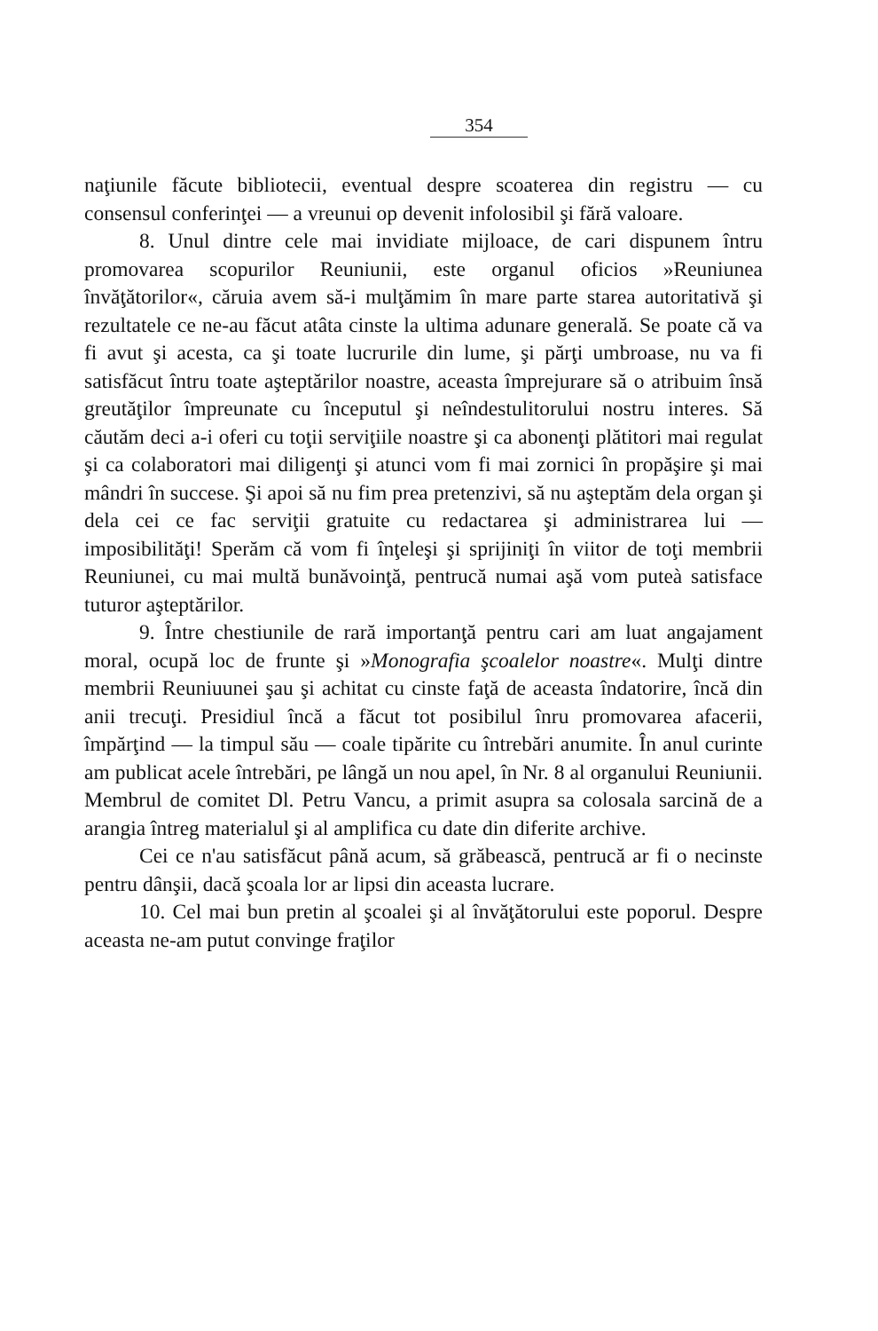354
naţiunile făcute bibliotecii, eventual despre scoaterea din registru — cu consensul conferinţei — a vreunui op devenit infolosibil şi fără valoare.
8. Unul dintre cele mai invidiate mijloace, de cari dispunem întru promovarea scopurilor Reuniunii, este organul oficios »Reuniunea învăţătorilor«, căruia avem să-i mulţămim în mare parte starea autoritativă şi rezultatele ce ne-au făcut atâta cinste la ultima adunare generală. Se poate că va fi avut şi acesta, ca şi toate lucrurile din lume, şi părţi umbroase, nu va fi satisfăcut întru toate aşteptărilor noastre, aceasta împrejurare să o atribuim însă greutăţilor împreunate cu începutul şi neîndestulitorului nostru interes. Să căutăm deci a-i oferi cu toţii serviţiile noastre şi ca abonenţi plătitori mai regulat şi ca colaboratori mai diligenţi şi atunci vom fi mai zornici în propăşire şi mai mândri în succese. Şi apoi să nu fim prea pretenzivi, să nu aşteptăm dela organ şi dela cei ce fac serviţii gratuite cu redactarea şi administrarea lui — imposibilităţi! Sperăm că vom fi înţeleşi şi sprijiniţi în viitor de toţi membrii Reuniunei, cu mai multă bunăvoinţă, pentrucă numai aşă vom puteà satisface tuturor aşteptărilor.
9. Între chestiunile de rară importanţă pentru cari am luat angajament moral, ocupă loc de frunte şi »Monografia şcoalelor noastre«. Mulţi dintre membrii Reuniuunei şau şi achitat cu cinste faţă de aceasta îndatorire, încă din anii trecuţi. Presidiul încă a făcut tot posibilul înru promovarea afacerii, împărţind — la timpul său — coale tipărite cu întrebări anumite. În anul curinte am publicat acele întrebări, pe lângă un nou apel, în Nr. 8 al organului Reuniunii. Membrul de comitet Dl. Petru Vancu, a primit asupra sa colosala sarcină de a arangia întreg materialul şi al amplifica cu date din diferite archive.
Cei ce n'au satisfăcut până acum, să grăbească, pentrucă ar fi o necinste pentru dânşii, dacă şcoala lor ar lipsi din aceasta lucrare.
10. Cel mai bun pretin al şcoalei şi al învăţătorului este poporul. Despre aceasta ne-am putut convinge fraţilor